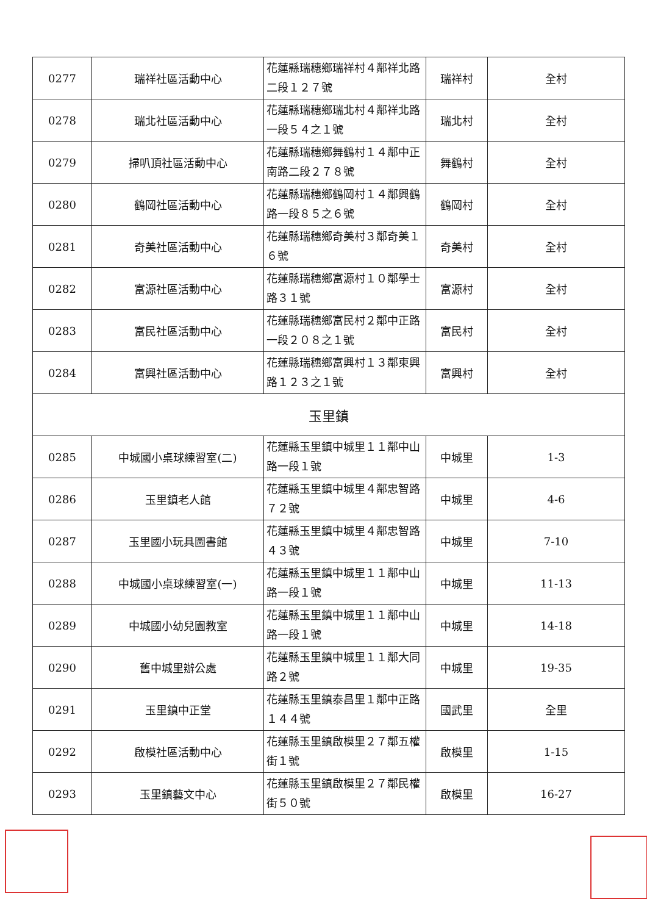| 0277 | 瑞祥社區活動中心 | 花蓮縣瑞穗鄉瑞祥村４鄰祥北路二段１２７號 | 瑞祥村 | 全村 |
| 0278 | 瑞北社區活動中心 | 花蓮縣瑞穗鄉瑞北村４鄰祥北路一段５４之１號 | 瑞北村 | 全村 |
| 0279 | 掃叭頂社區活動中心 | 花蓮縣瑞穗鄉舞鶴村１４鄰中正南路二段２７８號 | 舞鶴村 | 全村 |
| 0280 | 鶴岡社區活動中心 | 花蓮縣瑞穗鄉鶴岡村１４鄰興鶴路一段８５之６號 | 鶴岡村 | 全村 |
| 0281 | 奇美社區活動中心 | 花蓮縣瑞穗鄉奇美村３鄰奇美１６號 | 奇美村 | 全村 |
| 0282 | 富源社區活動中心 | 花蓮縣瑞穗鄉富源村１０鄰學士路３１號 | 富源村 | 全村 |
| 0283 | 富民社區活動中心 | 花蓮縣瑞穗鄉富民村２鄰中正路一段２０８之１號 | 富民村 | 全村 |
| 0284 | 富興社區活動中心 | 花蓮縣瑞穗鄉富興村１３鄰東興路１２３之１號 | 富興村 | 全村 |
| 玉里鎮 | | | | |
| 0285 | 中城國小桌球練習室(二) | 花蓮縣玉里鎮中城里１１鄰中山路一段１號 | 中城里 | 1-3 |
| 0286 | 玉里鎮老人館 | 花蓮縣玉里鎮中城里４鄰忠智路７２號 | 中城里 | 4-6 |
| 0287 | 玉里國小玩具圖書館 | 花蓮縣玉里鎮中城里４鄰忠智路４３號 | 中城里 | 7-10 |
| 0288 | 中城國小桌球練習室(一) | 花蓮縣玉里鎮中城里１１鄰中山路一段１號 | 中城里 | 11-13 |
| 0289 | 中城國小幼兒園教室 | 花蓮縣玉里鎮中城里１１鄰中山路一段１號 | 中城里 | 14-18 |
| 0290 | 舊中城里辦公處 | 花蓮縣玉里鎮中城里１１鄰大同路２號 | 中城里 | 19-35 |
| 0291 | 玉里鎮中正堂 | 花蓮縣玉里鎮泰昌里１鄰中正路１４４號 | 國武里 | 全里 |
| 0292 | 啟模社區活動中心 | 花蓮縣玉里鎮啟模里２７鄰五權街１號 | 啟模里 | 1-15 |
| 0293 | 玉里鎮藝文中心 | 花蓮縣玉里鎮啟模里２７鄰民權街５０號 | 啟模里 | 16-27 |